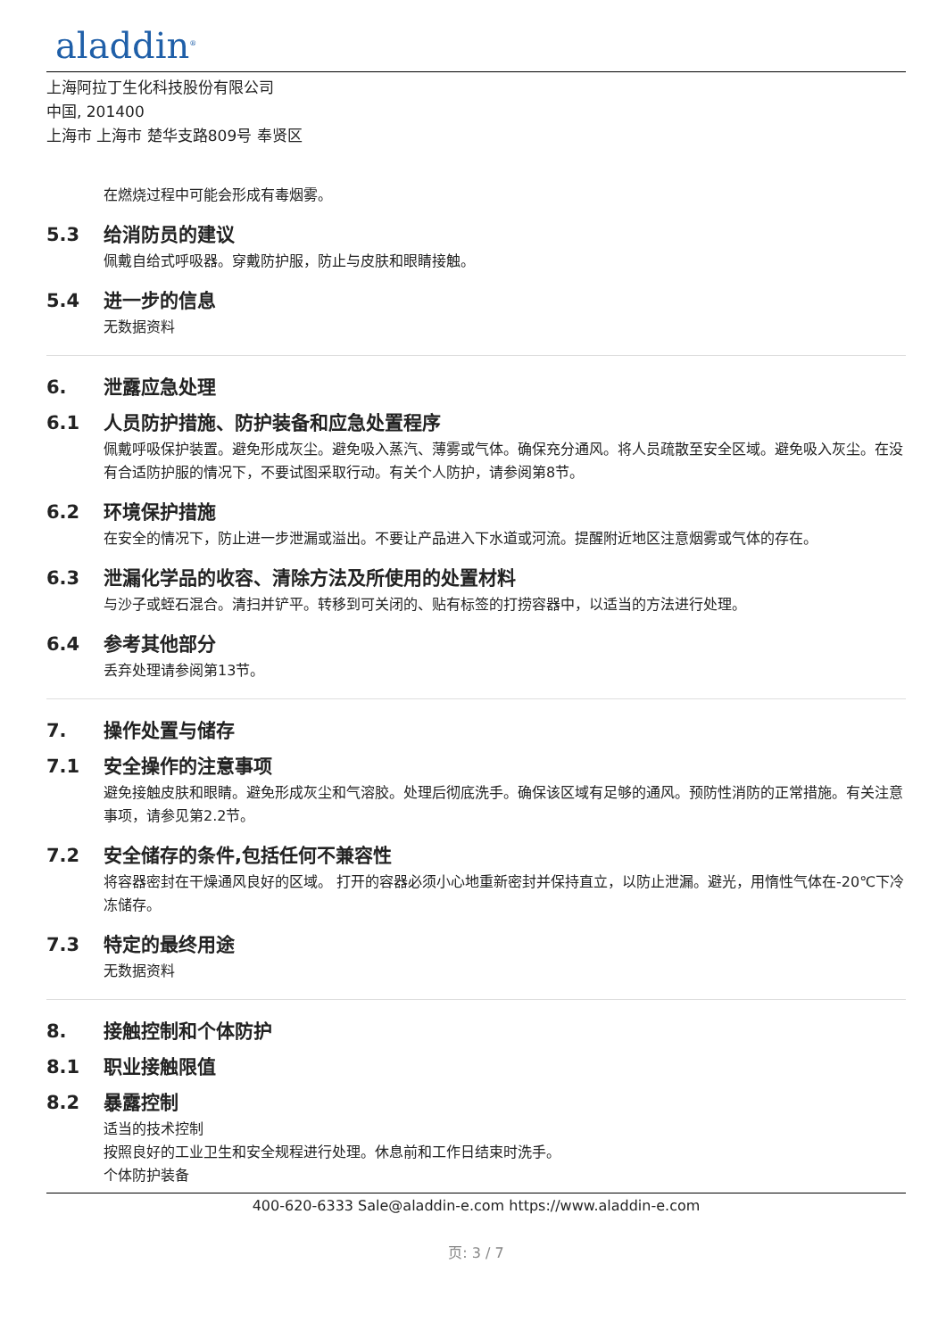aladdin<sup>®</sup>
上海阿拉丁生化科技股份有限公司
中国, 201400
上海市 上海市 楚华支路809号 奉贤区
在燃烧过程中可能会形成有毒烟雾。
5.3 给消防员的建议
佩戴自给式呼吸器。穿戴防护服，防止与皮肤和眼睛接触。
5.4 进一步的信息
无数据资料
6. 泄露应急处理
6.1 人员防护措施、防护装备和应急处置程序
佩戴呼吸保护装置。避免形成灰尘。避免吸入蒸汽、薄雾或气体。确保充分通风。将人员疏散至安全区域。避免吸入灰尘。在没有合适防护服的情况下，不要试图采取行动。有关个人防护，请参阅第8节。
6.2 环境保护措施
在安全的情况下，防止进一步泄漏或溢出。不要让产品进入下水道或河流。提醒附近地区注意烟雾或气体的存在。
6.3 泄漏化学品的收容、清除方法及所使用的处置材料
与沙子或蛭石混合。清扫并铲平。转移到可关闭的、贴有标签的打捞容器中，以适当的方法进行处理。
6.4 参考其他部分
丢弃处理请参阅第13节。
7. 操作处置与储存
7.1 安全操作的注意事项
避免接触皮肤和眼睛。避免形成灰尘和气溶胶。处理后彻底洗手。确保该区域有足够的通风。预防性消防的正常措施。有关注意事项，请参见第2.2节。
7.2 安全储存的条件,包括任何不兼容性
将容器密封在干燥通风良好的区域。 打开的容器必须小心地重新密封并保持直立，以防止泄漏。避光，用惰性气体在-20℃下冷冻储存。
7.3 特定的最终用途
无数据资料
8. 接触控制和个体防护
8.1 职业接触限值
8.2 暴露控制
适当的技术控制
按照良好的工业卫生和安全规程进行处理。休息前和工作日结束时洗手。
个体防护装备
400-620-6333 Sale@aladdin-e.com https://www.aladdin-e.com
页: 3 / 7